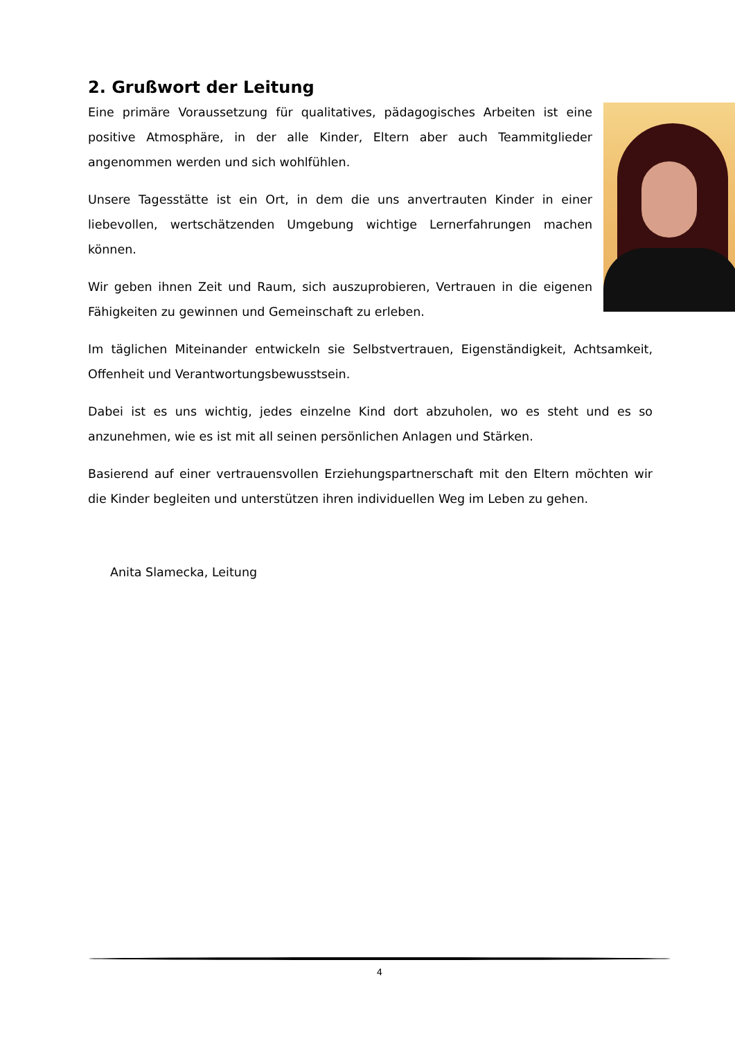2. Grußwort der Leitung
Eine primäre Voraussetzung für qualitatives, pädagogisches Arbeiten ist eine positive Atmosphäre, in der alle Kinder, Eltern aber auch Teammitglieder angenommen werden und sich wohlfühlen.
Unsere Tagesstätte ist ein Ort, in dem die uns anvertrauten Kinder in einer liebevollen, wertschätzenden Umgebung wichtige Lernerfahrungen machen können.
Wir geben ihnen Zeit und Raum, sich auszuprobieren, Ver­trauen in die eigenen Fähigkeiten zu gewinnen und Gemeinschaft zu erleben.
Im täglichen Miteinander entwickeln sie Selbstvertrauen, Eigenständigkeit, Acht­samkeit, Offenheit und Verantwortungsbewusstsein.
Dabei ist es uns wichtig, jedes einzelne Kind dort abzuholen, wo es steht und es so anzunehmen, wie es ist mit all seinen persönlichen Anlagen und Stärken.
Basierend auf einer vertrauensvollen Erziehungspartnerschaft mit den Eltern möchten wir die Kinder begleiten und unterstützen ihren individuellen Weg im Le­ben zu gehen.
Anita Slamecka, Leitung
4